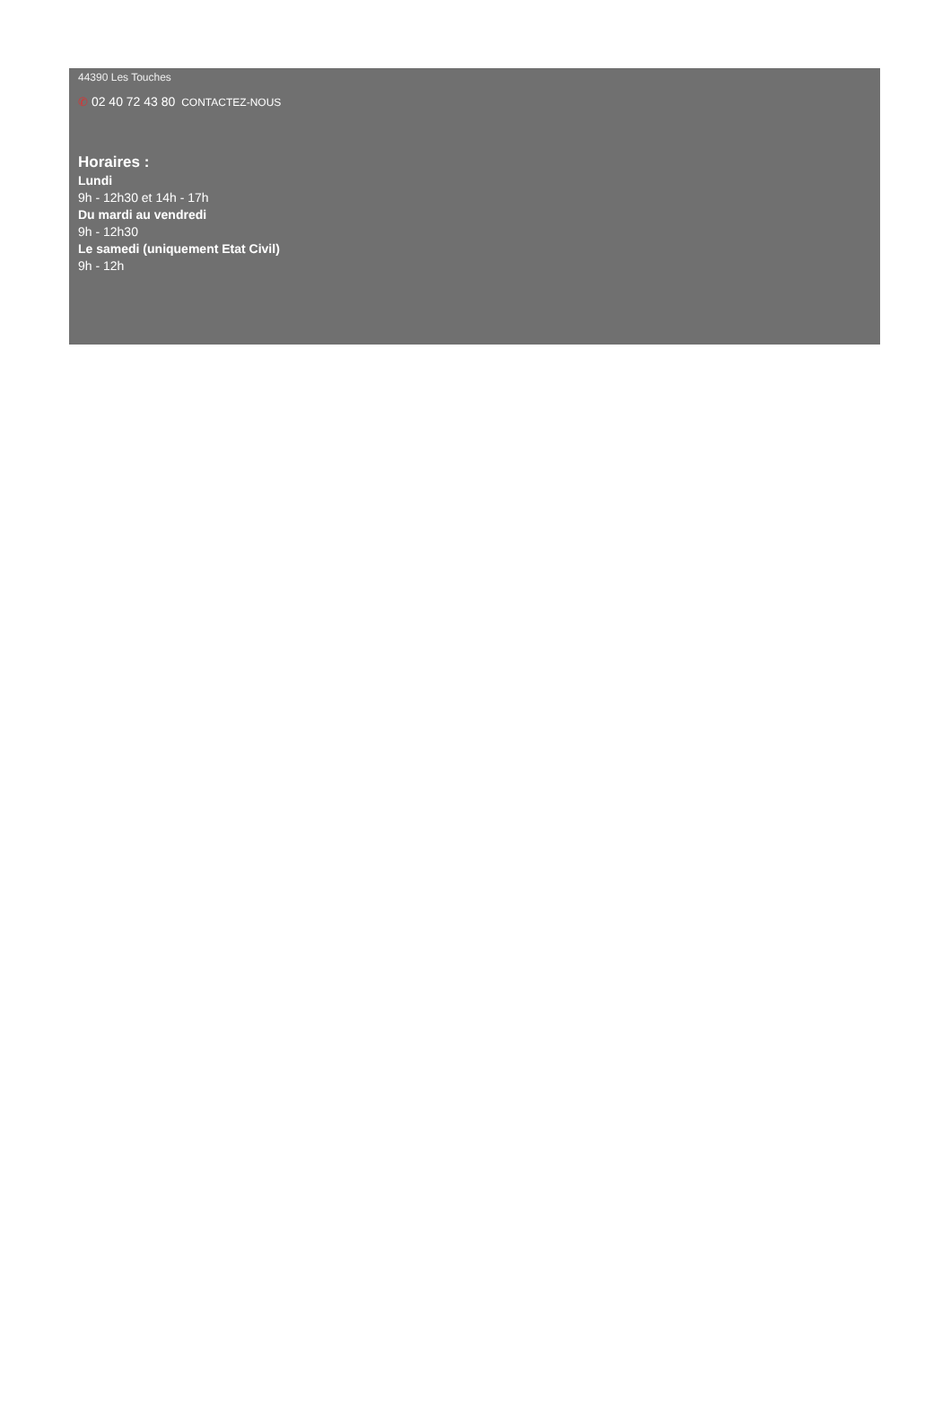44390 Les Touches
✆ 02 40 72 43 80 CONTACTEZ-NOUS
Horaires :
Lundi
9h - 12h30 et 14h - 17h
Du mardi au vendredi
9h - 12h30
Le samedi (uniquement Etat Civil)
9h - 12h